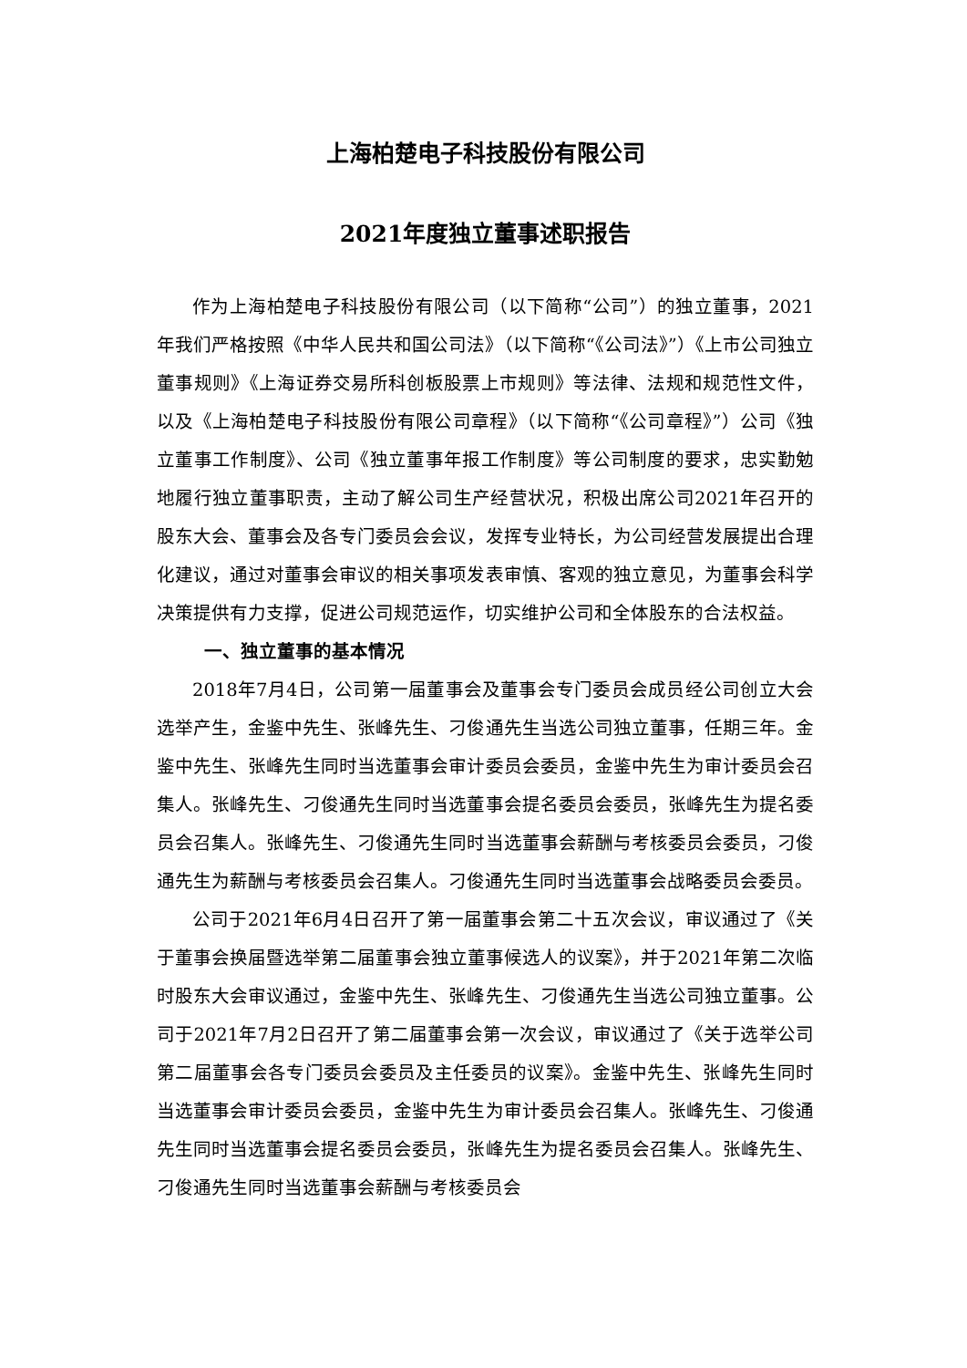上海柏楚电子科技股份有限公司
2021年度独立董事述职报告
作为上海柏楚电子科技股份有限公司（以下简称“公司”）的独立董事，2021年我们严格按照《中华人民共和国公司法》（以下简称“《公司法》”）《上市公司独立董事规则》《上海证券交易所科创板股票上市规则》等法律、法规和规范性文件，以及《上海柏楚电子科技股份有限公司章程》（以下简称“《公司章程》”）公司《独立董事工作制度》、公司《独立董事年报工作制度》等公司制度的要求，忠实勤勉地履行独立董事职责，主动了解公司生产经营状况，积极出席公司2021年召开的股东大会、董事会及各专门委员会会议，发挥专业特长，为公司经营发展提出合理化建议，通过对董事会审议的相关事项发表审慎、客观的独立意见，为董事会科学决策提供有力支撑，促进公司规范运作，切实维护公司和全体股东的合法权益。
一、独立董事的基本情况
2018年7月4日，公司第一届董事会及董事会专门委员会成员经公司创立大会选举产生，金鉴中先生、张峰先生、刁俊通先生当选公司独立董事，任期三年。金鉴中先生、张峰先生同时当选董事会审计委员会委员，金鉴中先生为审计委员会召集人。张峰先生、刁俊通先生同时当选董事会提名委员会委员，张峰先生为提名委员会召集人。张峰先生、刁俊通先生同时当选董事会薪酬与考核委员会委员，刁俊通先生为薪酬与考核委员会召集人。刁俊通先生同时当选董事会战略委员会委员。
公司于2021年6月4日召开了第一届董事会第二十五次会议，审议通过了《关于董事会换届暨选举第二届董事会独立董事候选人的议案》，并于2021年第二次临时股东大会审议通过，金鉴中先生、张峰先生、刁俊通先生当选公司独立董事。公司于2021年7月2日召开了第二届董事会第一次会议，审议通过了《关于选举公司第二届董事会各专门委员会委员及主任委员的议案》。金鉴中先生、张峰先生同时当选董事会审计委员会委员，金鉴中先生为审计委员会召集人。张峰先生、刁俊通先生同时当选董事会提名委员会委员，张峰先生为提名委员会召集人。张峰先生、刁俊通先生同时当选董事会薪酬与考核委员会